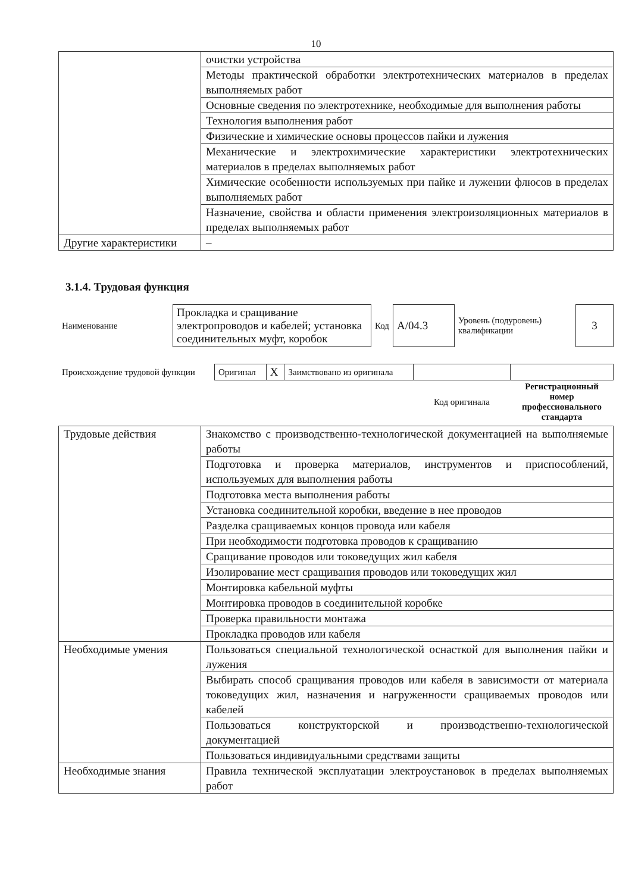10
| | очистки устройства |
| | Методы практической обработки электротехнических материалов в пределах выполняемых работ |
| | Основные сведения по электротехнике, необходимые для выполнения работы |
| | Технология выполнения работ |
| | Физические и химические основы процессов пайки и лужения |
| | Механические и электрохимические характеристики электротехнических материалов в пределах выполняемых работ |
| | Химические особенности используемых при пайке и лужении флюсов в пределах выполняемых работ |
| | Назначение, свойства и области применения электроизоляционных материалов в пределах выполняемых работ |
| Другие характеристики | – |
3.1.4. Трудовая функция
| Наименование | Прокладка и сращивание электропроводов и кабелей; установка соединительных муфт, коробок | Код | А/04.3 | Уровень (подуровень) квалификации | 3 |
| Происхождение трудовой функции | Оригинал | X | Заимствовано из оригинала | | |
| | | | | Код оригинала | Регистрационный номер профессионального стандарта |
| Трудовые действия | Знакомство с производственно-технологической документацией на выполняемые работы |
| | Подготовка и проверка материалов, инструментов и приспособлений, используемых для выполнения работы |
| | Подготовка места выполнения работы |
| | Установка соединительной коробки, введение в нее проводов |
| | Разделка сращиваемых концов провода или кабеля |
| | При необходимости подготовка проводов к сращиванию |
| | Сращивание проводов или токоведущих жил кабеля |
| | Изолирование мест сращивания проводов или токоведущих жил |
| | Монтировка кабельной муфты |
| | Монтировка проводов в соединительной коробке |
| | Проверка правильности монтажа |
| | Прокладка проводов или кабеля |
| Необходимые умения | Пользоваться специальной технологической оснасткой для выполнения пайки и лужения |
| | Выбирать способ сращивания проводов или кабеля в зависимости от материала токоведущих жил, назначения и нагруженности сращиваемых проводов или кабелей |
| | Пользоваться конструкторской и производственно-технологической документацией |
| | Пользоваться индивидуальными средствами защиты |
| Необходимые знания | Правила технической эксплуатации электроустановок в пределах выполняемых работ |